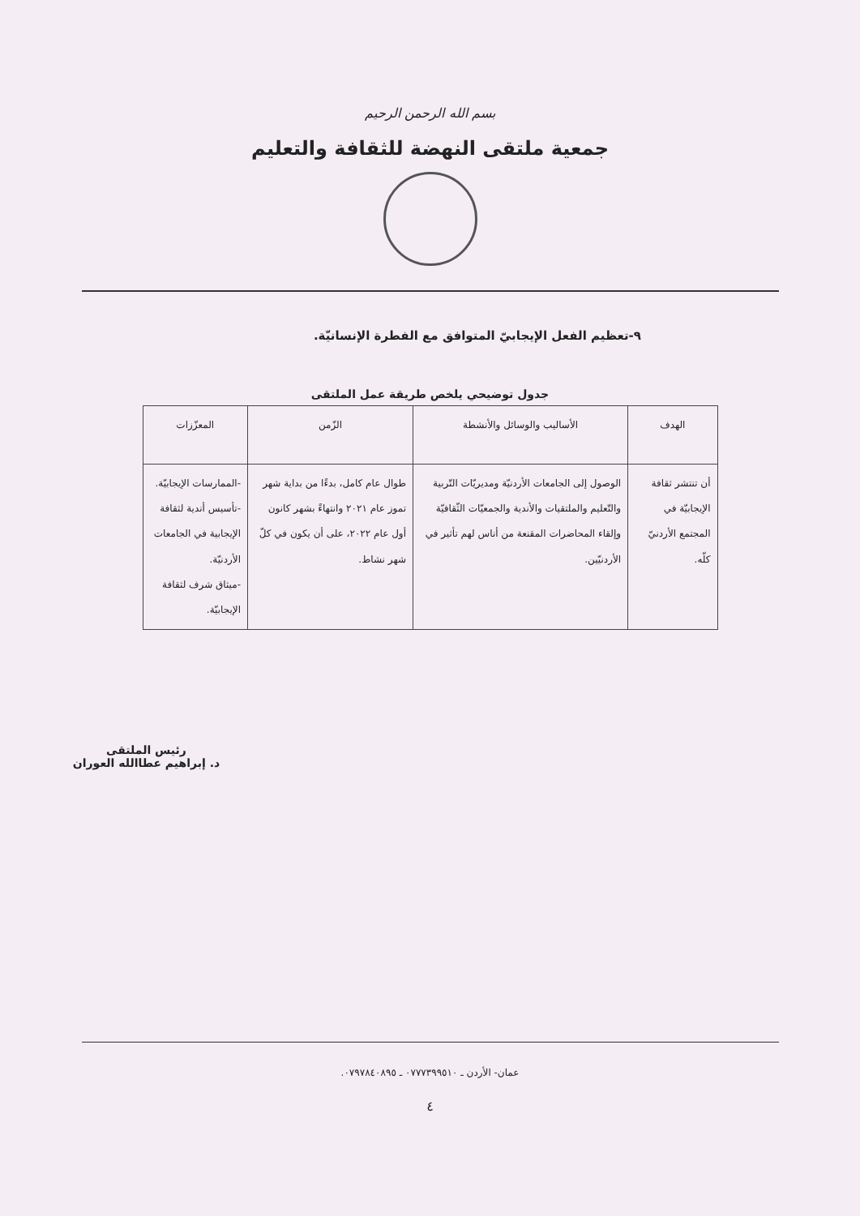بسم الله الرحمن الرحيم
جمعية ملتقى النهضة للثقافة والتعليم
٩-تعظيم الفعل الإيجابيّ المتوافق مع الفطرة الإنسانيّة.
جدول توضيحي يلخص طريقة عمل الملتقى
| الهدف | الأساليب والوسائل والأنشطة | الزّمن | المعزّزات |
| --- | --- | --- | --- |
| أن تنتشر ثقافة الإيجابيّة في المجتمع الأردنيّ كلّه. | الوصول إلى الجامعات الأردنيّة ومديريّات التّربية والتّعليم والملتقيات والأندية والجمعيّات الثّقافيّة وإلقاء المحاضرات المقنعة من أناس لهم تأثير في الأردنيّين. | طوال عام كامل، بدءًا من بداية شهر تموز عام ٢٠٢١ وانتهاءً بشهر كانون أول عام ٢٠٢٢، على أن يكون في كلّ شهر نشاط. | -الممارسات الإيجابيّة. -تأسيس أندية لثقافة الإيجابية في الجامعات الأردنيّة. -ميثاق شرف لثقافة الإيجابيّة. |
رئيس الملتقى
د. إبراهيم عطاالله العوران
عمان- الأردن ـ ٠٧٧٧٣٩٩٥١٠ ـ ٠٧٩٧٨٤٠٨٩٥.
٤